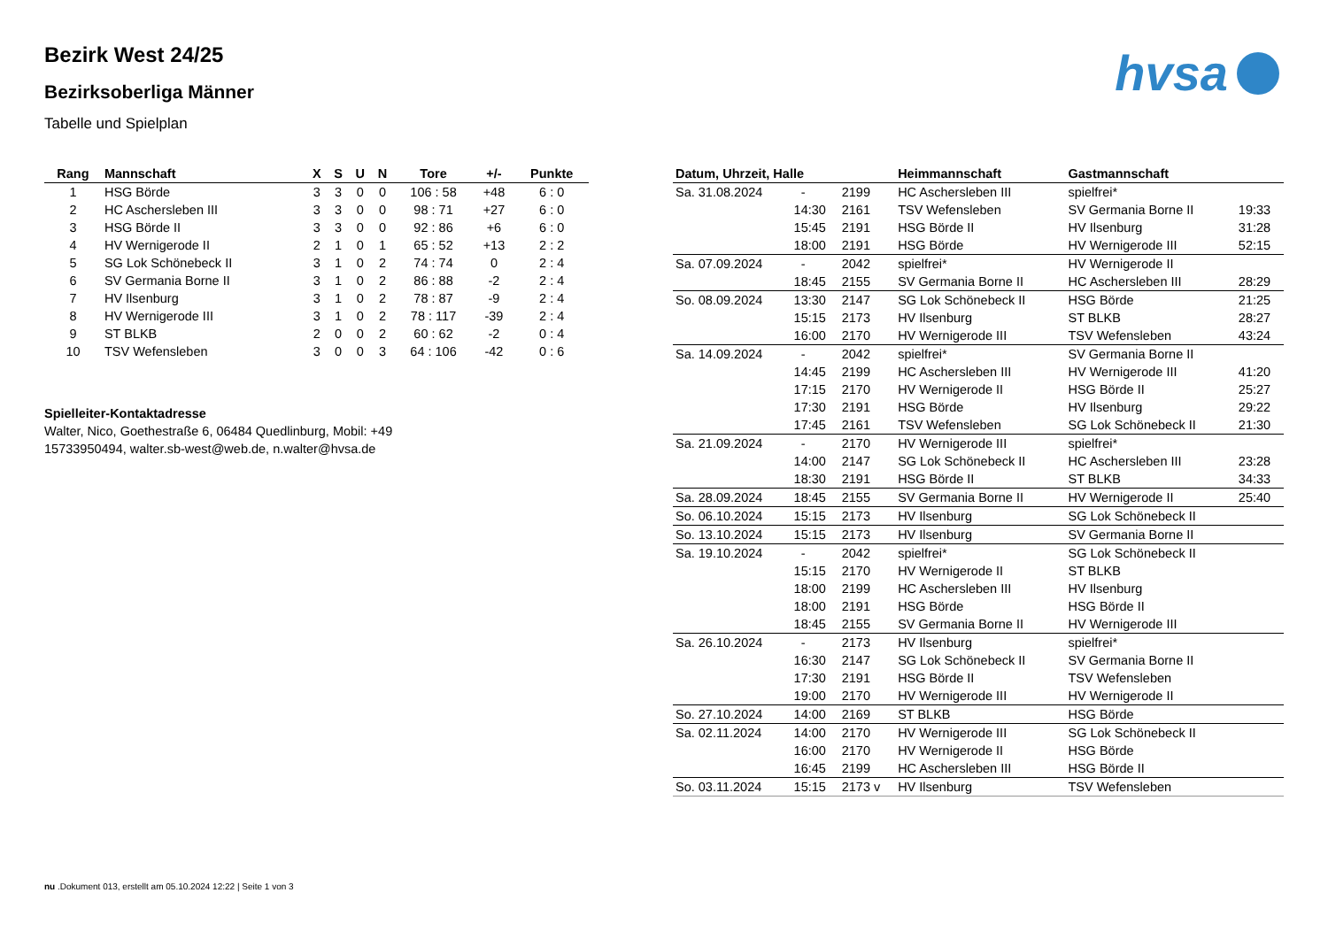hvsa
Bezirk West 24/25
Bezirksoberliga Männer
Tabelle und Spielplan
| Rang | Mannschaft | X | S | U | N | Tore | +/- | Punkte |
| --- | --- | --- | --- | --- | --- | --- | --- | --- |
| 1 | HSG Börde | 3 | 3 | 0 | 0 | 106 : 58 | +48 | 6 : 0 |
| 2 | HC Aschersleben III | 3 | 3 | 0 | 0 | 98 : 71 | +27 | 6 : 0 |
| 3 | HSG Börde II | 3 | 3 | 0 | 0 | 92 : 86 | +6 | 6 : 0 |
| 4 | HV Wernigerode II | 2 | 1 | 0 | 1 | 65 : 52 | +13 | 2 : 2 |
| 5 | SG Lok Schönebeck II | 3 | 1 | 0 | 2 | 74 : 74 | 0 | 2 : 4 |
| 6 | SV Germania Borne II | 3 | 1 | 0 | 2 | 86 : 88 | -2 | 2 : 4 |
| 7 | HV Ilsenburg | 3 | 1 | 0 | 2 | 78 : 87 | -9 | 2 : 4 |
| 8 | HV Wernigerode III | 3 | 1 | 0 | 2 | 78 : 117 | -39 | 2 : 4 |
| 9 | ST BLKB | 2 | 0 | 0 | 2 | 60 : 62 | -2 | 0 : 4 |
| 10 | TSV Wefensleben | 3 | 0 | 0 | 3 | 64 : 106 | -42 | 0 : 6 |
Spielleiter-Kontaktadresse
Walter, Nico, Goethestraße 6, 06484 Quedlinburg, Mobil: +49 15733950494, walter.sb-west@web.de, n.walter@hvsa.de
| Datum, Uhrzeit, Halle | | | Heimmannschaft | Gastmannschaft | |
| --- | --- | --- | --- | --- | --- |
| Sa. 31.08.2024 | - | 2199 | HC Aschersleben III | spielfrei* | |
| | 14:30 | 2161 | TSV Wefensleben | SV Germania Borne II | 19:33 |
| | 15:45 | 2191 | HSG Börde II | HV Ilsenburg | 31:28 |
| | 18:00 | 2191 | HSG Börde | HV Wernigerode III | 52:15 |
| Sa. 07.09.2024 | - | 2042 | spielfrei* | HV Wernigerode II | |
| | 18:45 | 2155 | SV Germania Borne II | HC Aschersleben III | 28:29 |
| So. 08.09.2024 | 13:30 | 2147 | SG Lok Schönebeck II | HSG Börde | 21:25 |
| | 15:15 | 2173 | HV Ilsenburg | ST BLKB | 28:27 |
| | 16:00 | 2170 | HV Wernigerode III | TSV Wefensleben | 43:24 |
| Sa. 14.09.2024 | - | 2042 | spielfrei* | SV Germania Borne II | |
| | 14:45 | 2199 | HC Aschersleben III | HV Wernigerode III | 41:20 |
| | 17:15 | 2170 | HV Wernigerode II | HSG Börde II | 25:27 |
| | 17:30 | 2191 | HSG Börde | HV Ilsenburg | 29:22 |
| | 17:45 | 2161 | TSV Wefensleben | SG Lok Schönebeck II | 21:30 |
| Sa. 21.09.2024 | - | 2170 | HV Wernigerode III | spielfrei* | |
| | 14:00 | 2147 | SG Lok Schönebeck II | HC Aschersleben III | 23:28 |
| | 18:30 | 2191 | HSG Börde II | ST BLKB | 34:33 |
| Sa. 28.09.2024 | 18:45 | 2155 | SV Germania Borne II | HV Wernigerode II | 25:40 |
| So. 06.10.2024 | 15:15 | 2173 | HV Ilsenburg | SG Lok Schönebeck II | |
| So. 13.10.2024 | 15:15 | 2173 | HV Ilsenburg | SV Germania Borne II | |
| Sa. 19.10.2024 | - | 2042 | spielfrei* | SG Lok Schönebeck II | |
| | 15:15 | 2170 | HV Wernigerode II | ST BLKB | |
| | 18:00 | 2199 | HC Aschersleben III | HV Ilsenburg | |
| | 18:00 | 2191 | HSG Börde | HSG Börde II | |
| | 18:45 | 2155 | SV Germania Borne II | HV Wernigerode III | |
| Sa. 26.10.2024 | - | 2173 | HV Ilsenburg | spielfrei* | |
| | 16:30 | 2147 | SG Lok Schönebeck II | SV Germania Borne II | |
| | 17:30 | 2191 | HSG Börde II | TSV Wefensleben | |
| | 19:00 | 2170 | HV Wernigerode III | HV Wernigerode II | |
| So. 27.10.2024 | 14:00 | 2169 | ST BLKB | HSG Börde | |
| Sa. 02.11.2024 | 14:00 | 2170 | HV Wernigerode III | SG Lok Schönebeck II | |
| | 16:00 | 2170 | HV Wernigerode II | HSG Börde | |
| | 16:45 | 2199 | HC Aschersleben III | HSG Börde II | |
| So. 03.11.2024 | 15:15 | 2173 v | HV Ilsenburg | TSV Wefensleben | |
nu .Dokument 013, erstellt am 05.10.2024 12:22 | Seite 1 von 3